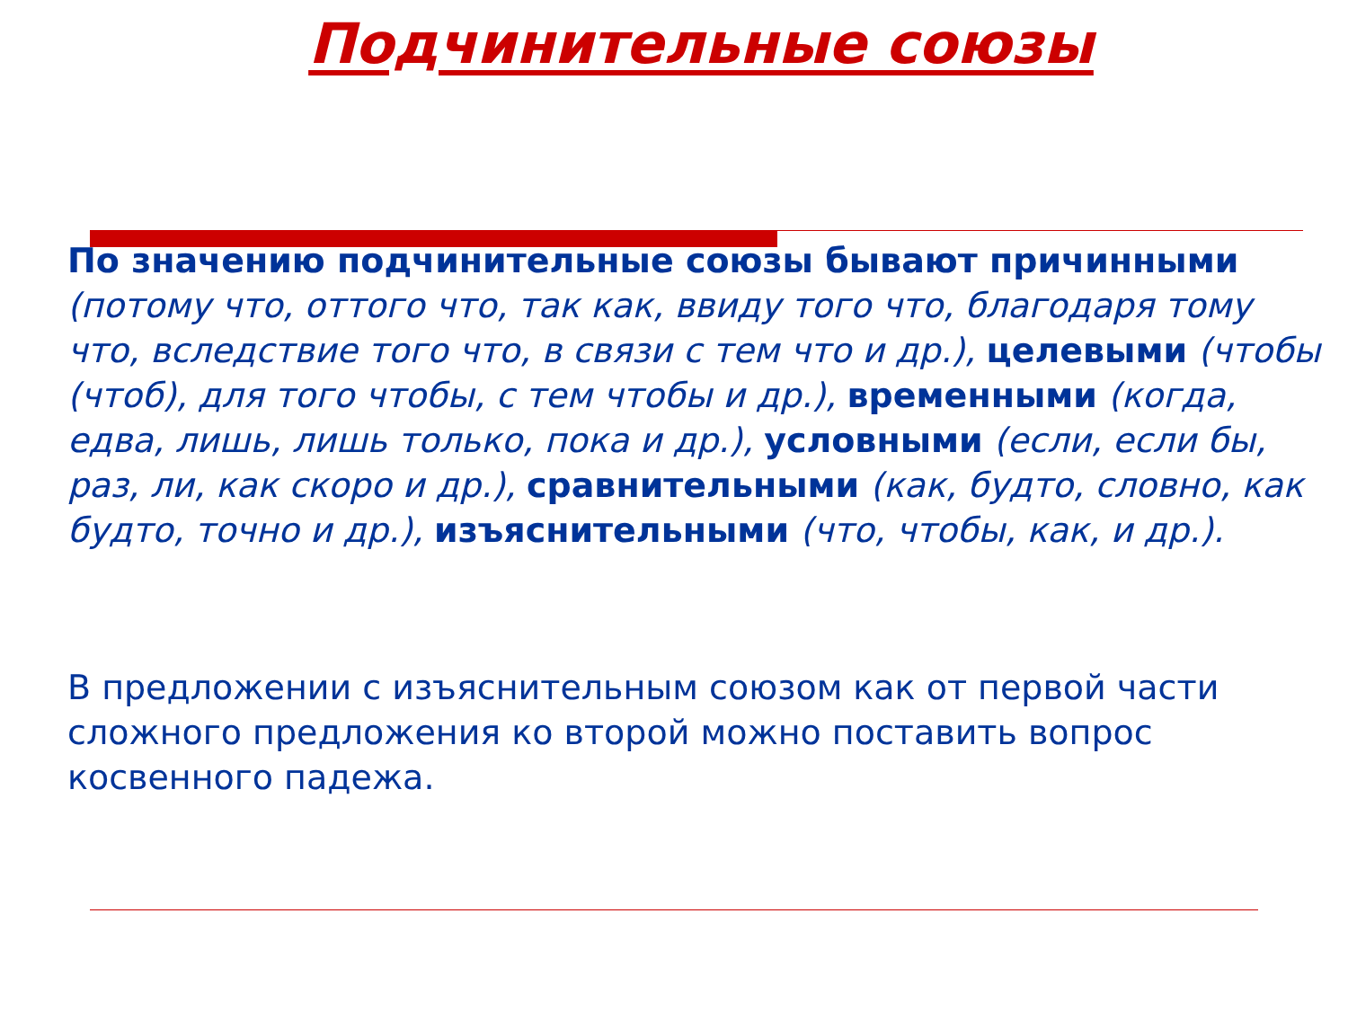Подчинительные союзы
По значению подчинительные союзы бывают причинными (потому что, оттого что, так как, ввиду того что, благодаря тому что, вследствие того что, в связи с тем что и др.), целевыми (чтобы (чтоб), для того чтобы, с тем чтобы и др.), временными (когда, едва, лишь, лишь только, пока и др.), условными (если, если бы, раз, ли, как скоро и др.), сравнительными (как, будто, словно, как будто, точно и др.), изъяснительными (что, чтобы, как, и др.).
В предложении с изъяснительным союзом как от первой части сложного предложения ко второй можно поставить вопрос косвенного падежа.